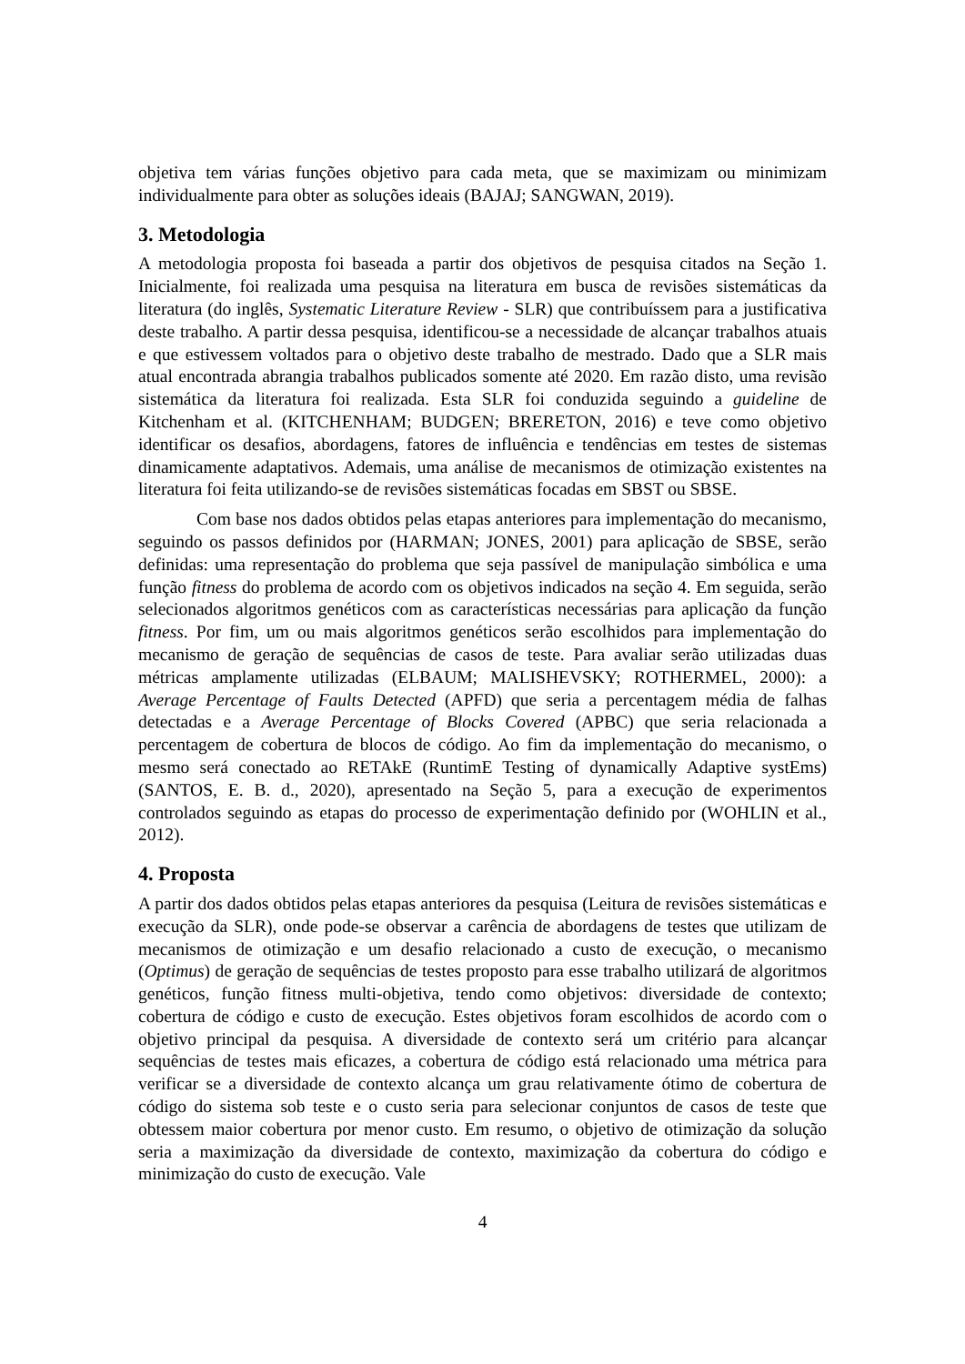objetiva tem várias funções objetivo para cada meta, que se maximizam ou minimizam individualmente para obter as soluções ideais (BAJAJ; SANGWAN, 2019).
3. Metodologia
A metodologia proposta foi baseada a partir dos objetivos de pesquisa citados na Seção 1. Inicialmente, foi realizada uma pesquisa na literatura em busca de revisões sistemáticas da literatura (do inglês, Systematic Literature Review - SLR) que contribuíssem para a justificativa deste trabalho. A partir dessa pesquisa, identificou-se a necessidade de alcançar trabalhos atuais e que estivessem voltados para o objetivo deste trabalho de mestrado. Dado que a SLR mais atual encontrada abrangia trabalhos publicados somente até 2020. Em razão disto, uma revisão sistemática da literatura foi realizada. Esta SLR foi conduzida seguindo a guideline de Kitchenham et al. (KITCHENHAM; BUDGEN; BRERETON, 2016) e teve como objetivo identificar os desafios, abordagens, fatores de influência e tendências em testes de sistemas dinamicamente adaptativos. Ademais, uma análise de mecanismos de otimização existentes na literatura foi feita utilizando-se de revisões sistemáticas focadas em SBST ou SBSE.
Com base nos dados obtidos pelas etapas anteriores para implementação do mecanismo, seguindo os passos definidos por (HARMAN; JONES, 2001) para aplicação de SBSE, serão definidas: uma representação do problema que seja passível de manipulação simbólica e uma função fitness do problema de acordo com os objetivos indicados na seção 4. Em seguida, serão selecionados algoritmos genéticos com as características necessárias para aplicação da função fitness. Por fim, um ou mais algoritmos genéticos serão escolhidos para implementação do mecanismo de geração de sequências de casos de teste. Para avaliar serão utilizadas duas métricas amplamente utilizadas (ELBAUM; MALISHEVSKY; ROTHERMEL, 2000): a Average Percentage of Faults Detected (APFD) que seria a percentagem média de falhas detectadas e a Average Percentage of Blocks Covered (APBC) que seria relacionada a percentagem de cobertura de blocos de código. Ao fim da implementação do mecanismo, o mesmo será conectado ao RETAkE (RuntimE Testing of dynamically Adaptive systEms) (SANTOS, E. B. d., 2020), apresentado na Seção 5, para a execução de experimentos controlados seguindo as etapas do processo de experimentação definido por (WOHLIN et al., 2012).
4. Proposta
A partir dos dados obtidos pelas etapas anteriores da pesquisa (Leitura de revisões sistemáticas e execução da SLR), onde pode-se observar a carência de abordagens de testes que utilizam de mecanismos de otimização e um desafio relacionado a custo de execução, o mecanismo (Optimus) de geração de sequências de testes proposto para esse trabalho utilizará de algoritmos genéticos, função fitness multi-objetiva, tendo como objetivos: diversidade de contexto; cobertura de código e custo de execução. Estes objetivos foram escolhidos de acordo com o objetivo principal da pesquisa. A diversidade de contexto será um critério para alcançar sequências de testes mais eficazes, a cobertura de código está relacionado uma métrica para verificar se a diversidade de contexto alcança um grau relativamente ótimo de cobertura de código do sistema sob teste e o custo seria para selecionar conjuntos de casos de teste que obtessem maior cobertura por menor custo. Em resumo, o objetivo de otimização da solução seria a maximização da diversidade de contexto, maximização da cobertura do código e minimização do custo de execução. Vale
4